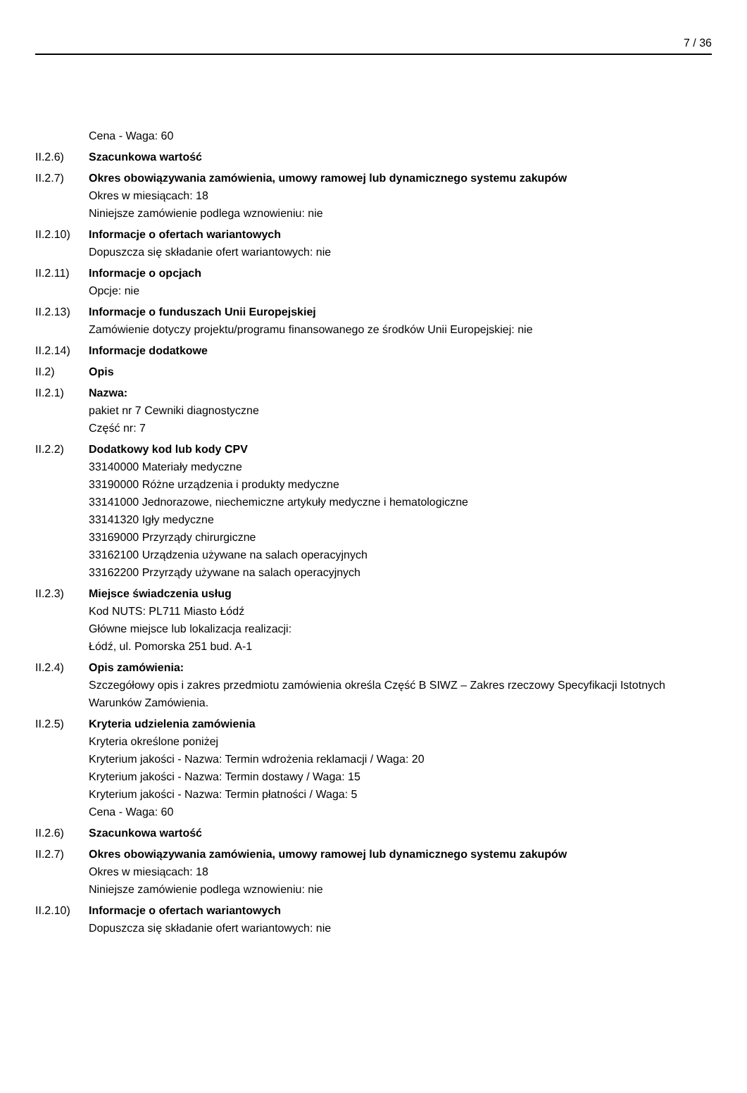7 / 36
Cena - Waga: 60
II.2.6) Szacunkowa wartość
II.2.7) Okres obowiązywania zamówienia, umowy ramowej lub dynamicznego systemu zakupów
Okres w miesiącach: 18
Niniejsze zamówienie podlega wznowieniu: nie
II.2.10)
Informacje o ofertach wariantowych
Dopuszcza się składanie ofert wariantowych: nie
II.2.11)
Informacje o opcjach
Opcje: nie
II.2.13)
Informacje o funduszach Unii Europejskiej
Zamówienie dotyczy projektu/programu finansowanego ze środków Unii Europejskiej: nie
II.2.14)
Informacje dodatkowe
II.2) Opis
II.2.1) Nazwa:
pakiet nr 7 Cewniki diagnostyczne
Część nr: 7
II.2.2) Dodatkowy kod lub kody CPV
33140000 Materiały medyczne
33190000 Różne urządzenia i produkty medyczne
33141000 Jednorazowe, niechemiczne artykuły medyczne i hematologiczne
33141320 Igły medyczne
33169000 Przyrządy chirurgiczne
33162100 Urządzenia używane na salach operacyjnych
33162200 Przyrządy używane na salach operacyjnych
II.2.3) Miejsce świadczenia usług
Kod NUTS: PL711 Miasto Łódź
Główne miejsce lub lokalizacja realizacji:
Łódź, ul. Pomorska 251 bud. A-1
II.2.4) Opis zamówienia:
Szczegółowy opis i zakres przedmiotu zamówienia określa Część B SIWZ – Zakres rzeczowy Specyfikacji Istotnych Warunków Zamówienia.
II.2.5) Kryteria udzielenia zamówienia
Kryteria określone poniżej
Kryterium jakości - Nazwa: Termin wdrożenia reklamacji / Waga: 20
Kryterium jakości - Nazwa: Termin dostawy / Waga: 15
Kryterium jakości - Nazwa: Termin płatności / Waga: 5
Cena - Waga: 60
II.2.6) Szacunkowa wartość
II.2.7) Okres obowiązywania zamówienia, umowy ramowej lub dynamicznego systemu zakupów
Okres w miesiącach: 18
Niniejsze zamówienie podlega wznowieniu: nie
II.2.10)
Informacje o ofertach wariantowych
Dopuszcza się składanie ofert wariantowych: nie